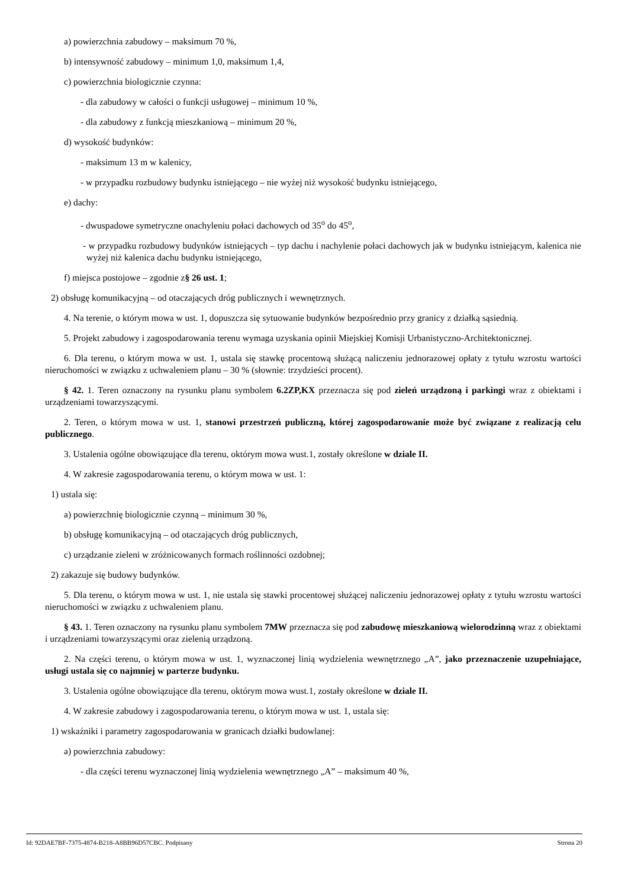a) powierzchnia zabudowy – maksimum 70 %,
b) intensywność zabudowy – minimum 1,0, maksimum 1,4,
c) powierzchnia biologicznie czynna:
- dla zabudowy w całości o funkcji usługowej – minimum 10 %,
- dla zabudowy z funkcją mieszkaniową – minimum 20 %,
d) wysokość budynków:
- maksimum 13 m w kalenicy,
- w przypadku rozbudowy budynku istniejącego – nie wyżej niż wysokość budynku istniejącego,
e) dachy:
- dwuspadowe symetryczne onachyleniu połaci dachowych od 35<sup>o</sup> do 45<sup>o</sup>,
- w przypadku rozbudowy budynków istniejących – typ dachu i nachylenie połaci dachowych jak w budynku istniejącym, kalenica nie wyżej niż kalenica dachu budynku istniejącego,
f) miejsca postojowe – zgodnie z§ 26 ust. 1;
2) obsługę komunikacyjną – od otaczających dróg publicznych i wewnętrznych.
4. Na terenie, o którym mowa w ust. 1, dopuszcza się sytuowanie budynków bezpośrednio przy granicy z działką sąsiednią.
5. Projekt zabudowy i zagospodarowania terenu wymaga uzyskania opinii Miejskiej Komisji Urbanistyczno-Architektonicznej.
6. Dla terenu, o którym mowa w ust. 1, ustala się stawkę procentową służącą naliczeniu jednorazowej opłaty z tytułu wzrostu wartości nieruchomości w związku z uchwaleniem planu – 30 % (słownie: trzydzieści procent).
§ 42. 1. Teren oznaczony na rysunku planu symbolem 6.2ZP,KX przeznacza się pod zieleń urządzoną i parkingi wraz z obiektami i urządzeniami towarzyszącymi.
2. Teren, o którym mowa w ust. 1, stanowi przestrzeń publiczną, której zagospodarowanie może być związane z realizacją celu publicznego.
3. Ustalenia ogólne obowiązujące dla terenu, októrym mowa wust.1, zostały określone w dziale II.
4. W zakresie zagospodarowania terenu, o którym mowa w ust. 1:
1) ustala się:
a) powierzchnię biologicznie czynną – minimum 30 %,
b) obsługę komunikacyjną – od otaczających dróg publicznych,
c) urządzanie zieleni w zróżnicowanych formach roślinności ozdobnej;
2) zakazuje się budowy budynków.
5. Dla terenu, o którym mowa w ust. 1, nie ustala się stawki procentowej służącej naliczeniu jednorazowej opłaty z tytułu wzrostu wartości nieruchomości w związku z uchwaleniem planu.
§ 43. 1. Teren oznaczony na rysunku planu symbolem 7MW przeznacza się pod zabudowę mieszkaniową wielorodzinną wraz z obiektami i urządzeniami towarzyszącymi oraz zielenią urządzoną.
2. Na części terenu, o którym mowa w ust. 1, wyznaczonej linią wydzielenia wewnętrznego „A”, jako przeznaczenie uzupełniające, usługi ustala się co najmniej w parterze budynku.
3. Ustalenia ogólne obowiązujące dla terenu, októrym mowa wust.1, zostały określone w dziale II.
4. W zakresie zabudowy i zagospodarowania terenu, o którym mowa w ust. 1, ustala się:
1) wskaźniki i parametry zagospodarowania w granicach działki budowlanej:
a) powierzchnia zabudowy:
- dla części terenu wyznaczonej linią wydzielenia wewnętrznego „A” – maksimum 40 %,
Id: 92DAE7BF-7375-4874-B218-A8BB96D57CBC. Podpisany Strona 20